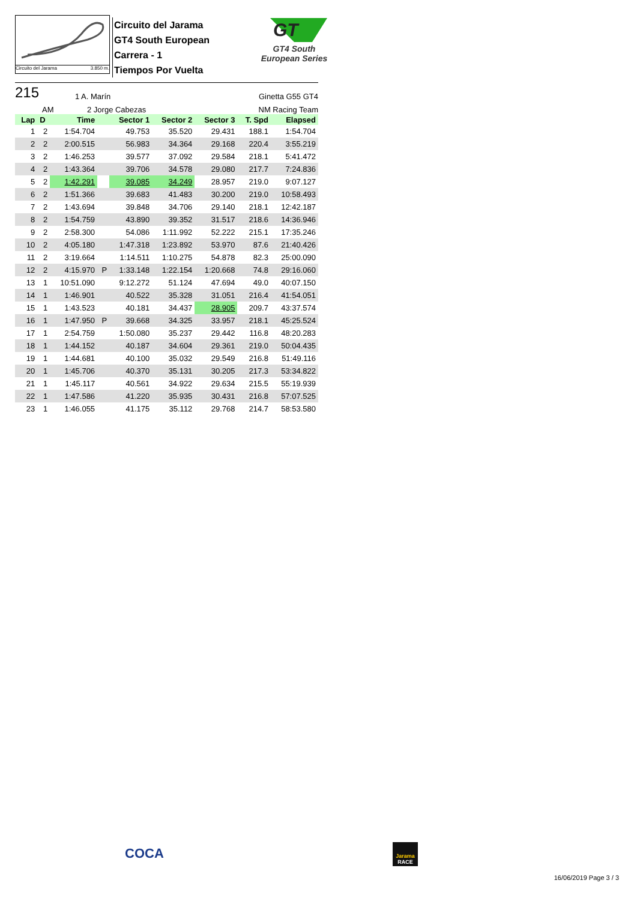Circuito del Jarama 3.850 m.
Circuito del Jarama
GT4 South European
Carrera - 1
Tiempos Por Vuelta
GT
GT4 South
European Series
215 1 A. Marín Ginetta G55 GT4
AM 2 Jorge Cabezas NM Racing Team
| Lap | D | Time | | Sector 1 | Sector 2 | Sector 3 | T. Spd | Elapsed |
| --- | --- | --- | --- | --- | --- | --- | --- | --- |
| 1 | 2 | 1:54.704 | | 49.753 | 35.520 | 29.431 | 188.1 | 1:54.704 |
| 2 | 2 | 2:00.515 | | 56.983 | 34.364 | 29.168 | 220.4 | 3:55.219 |
| 3 | 2 | 1:46.253 | | 39.577 | 37.092 | 29.584 | 218.1 | 5:41.472 |
| 4 | 2 | 1:43.364 | | 39.706 | 34.578 | 29.080 | 217.7 | 7:24.836 |
| 5 | 2 | 1:42.291 | | 39.085 | 34.249 | 28.957 | 219.0 | 9:07.127 |
| 6 | 2 | 1:51.366 | | 39.683 | 41.483 | 30.200 | 219.0 | 10:58.493 |
| 7 | 2 | 1:43.694 | | 39.848 | 34.706 | 29.140 | 218.1 | 12:42.187 |
| 8 | 2 | 1:54.759 | | 43.890 | 39.352 | 31.517 | 218.6 | 14:36.946 |
| 9 | 2 | 2:58.300 | | 54.086 | 1:11.992 | 52.222 | 215.1 | 17:35.246 |
| 10 | 2 | 4:05.180 | | 1:47.318 | 1:23.892 | 53.970 | 87.6 | 21:40.426 |
| 11 | 2 | 3:19.664 | | 1:14.511 | 1:10.275 | 54.878 | 82.3 | 25:00.090 |
| 12 | 2 | 4:15.970 | P | 1:33.148 | 1:22.154 | 1:20.668 | 74.8 | 29:16.060 |
| 13 | 1 | 10:51.090 | | 9:12.272 | 51.124 | 47.694 | 49.0 | 40:07.150 |
| 14 | 1 | 1:46.901 | | 40.522 | 35.328 | 31.051 | 216.4 | 41:54.051 |
| 15 | 1 | 1:43.523 | | 40.181 | 34.437 | 28.905 | 209.7 | 43:37.574 |
| 16 | 1 | 1:47.950 | P | 39.668 | 34.325 | 33.957 | 218.1 | 45:25.524 |
| 17 | 1 | 2:54.759 | | 1:50.080 | 35.237 | 29.442 | 116.8 | 48:20.283 |
| 18 | 1 | 1:44.152 | | 40.187 | 34.604 | 29.361 | 219.0 | 50:04.435 |
| 19 | 1 | 1:44.681 | | 40.100 | 35.032 | 29.549 | 216.8 | 51:49.116 |
| 20 | 1 | 1:45.706 | | 40.370 | 35.131 | 30.205 | 217.3 | 53:34.822 |
| 21 | 1 | 1:45.117 | | 40.561 | 34.922 | 29.634 | 215.5 | 55:19.939 |
| 22 | 1 | 1:47.586 | | 41.220 | 35.935 | 30.431 | 216.8 | 57:07.525 |
| 23 | 1 | 1:46.055 | | 41.175 | 35.112 | 29.768 | 214.7 | 58:53.580 |
COCA
Jarama
RACE
16/06/2019 Page 3 / 3